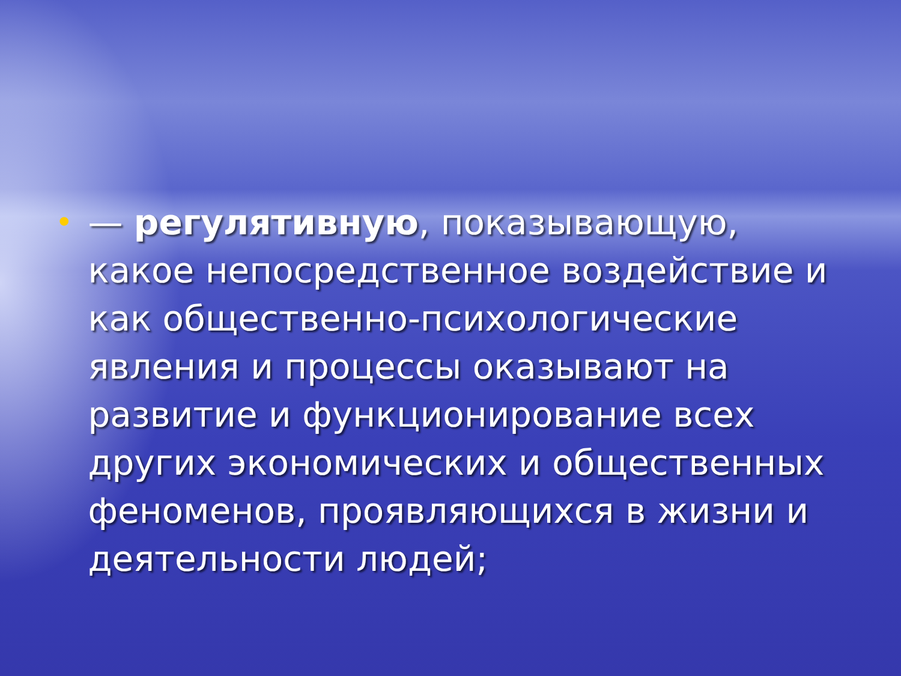•
— регулятивную, показывающую, какое непосредственное воздействие и как общественно-психологические явления и процессы оказывают на развитие и функционирование всех других экономических и общественных феноменов, проявляющихся в жизни и деятельности людей;